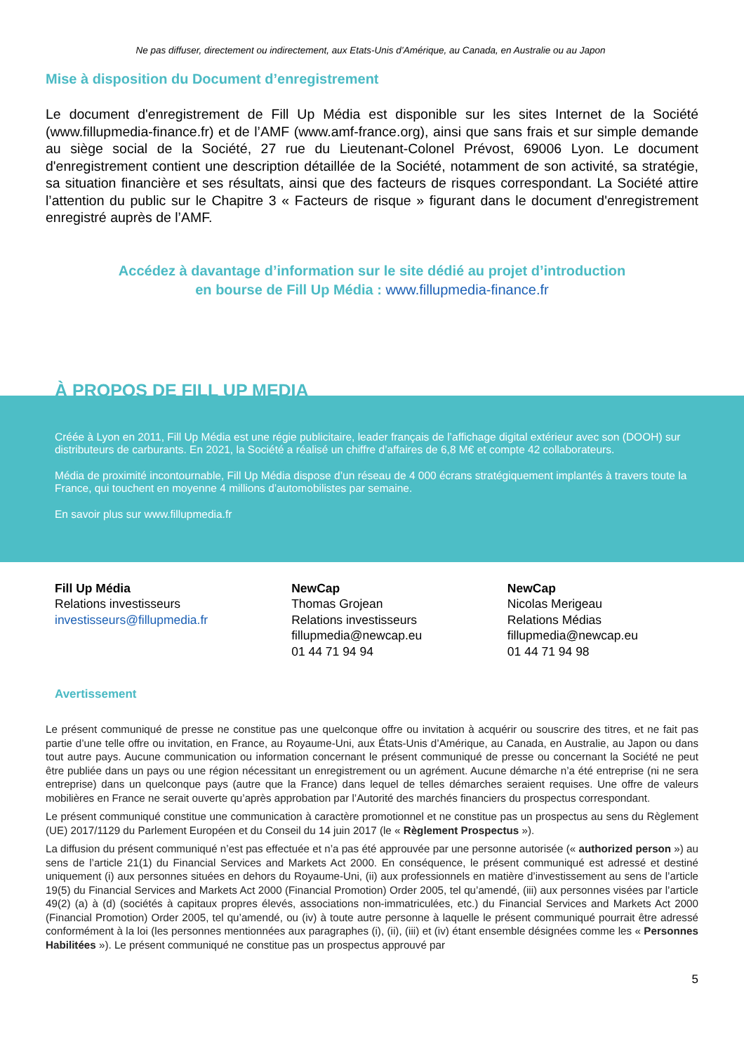Ne pas diffuser, directement ou indirectement, aux Etats-Unis d’Amérique, au Canada, en Australie ou au Japon
Mise à disposition du Document d’enregistrement
Le document d'enregistrement de Fill Up Média est disponible sur les sites Internet de la Société (www.fillupmedia-finance.fr) et de l’AMF (www.amf-france.org), ainsi que sans frais et sur simple demande au siège social de la Société, 27 rue du Lieutenant-Colonel Prévost, 69006 Lyon. Le document d'enregistrement contient une description détaillée de la Société, notamment de son activité, sa stratégie, sa situation financière et ses résultats, ainsi que des facteurs de risques correspondant. La Société attire l’attention du public sur le Chapitre 3 « Facteurs de risque » figurant dans le document d'enregistrement enregistré auprès de l’AMF.
Accédez à davantage d’information sur le site dédié au projet d’introduction
en bourse de Fill Up Média : www.fillupmedia-finance.fr
À PROPOS DE FILL UP MEDIA
Créée à Lyon en 2011, Fill Up Média est une régie publicitaire, leader français de l’affichage digital extérieur avec son (DOOH) sur distributeurs de carburants. En 2021, la Société a réalisé un chiffre d’affaires de 6,8 M€ et compte 42 collaborateurs.
Média de proximité incontournable, Fill Up Média dispose d’un réseau de 4 000 écrans stratégiquement implantés à travers toute la France, qui touchent en moyenne 4 millions d’automobilistes par semaine.
En savoir plus sur www.fillupmedia.fr
Fill Up Média
Relations investisseurs
investisseurs@fillupmedia.fr
NewCap
Thomas Grojean
Relations investisseurs
fillupmedia@newcap.eu
01 44 71 94 94
NewCap
Nicolas Merigeau
Relations Médias
fillupmedia@newcap.eu
01 44 71 94 98
Avertissement
Le présent communiqué de presse ne constitue pas une quelconque offre ou invitation à acquérir ou souscrire des titres, et ne fait pas partie d’une telle offre ou invitation, en France, au Royaume-Uni, aux États-Unis d’Amérique, au Canada, en Australie, au Japon ou dans tout autre pays. Aucune communication ou information concernant le présent communiqué de presse ou concernant la Société ne peut être publiée dans un pays ou une région nécessitant un enregistrement ou un agrément. Aucune démarche n’a été entreprise (ni ne sera entreprise) dans un quelconque pays (autre que la France) dans lequel de telles démarches seraient requises. Une offre de valeurs mobilières en France ne serait ouverte qu’après approbation par l’Autorité des marchés financiers du prospectus correspondant.
Le présent communiqué constitue une communication à caractère promotionnel et ne constitue pas un prospectus au sens du Règlement (UE) 2017/1129 du Parlement Européen et du Conseil du 14 juin 2017 (le « Règlement Prospectus »).
La diffusion du présent communiqué n’est pas effectuée et n’a pas été approuvée par une personne autorisée (« authorized person ») au sens de l’article 21(1) du Financial Services and Markets Act 2000. En conséquence, le présent communiqué est adressé et destiné uniquement (i) aux personnes situées en dehors du Royaume-Uni, (ii) aux professionnels en matière d’investissement au sens de l’article 19(5) du Financial Services and Markets Act 2000 (Financial Promotion) Order 2005, tel qu’amendé, (iii) aux personnes visées par l’article 49(2) (a) à (d) (sociétés à capitaux propres élevés, associations non-immatriculées, etc.) du Financial Services and Markets Act 2000 (Financial Promotion) Order 2005, tel qu’amendé, ou (iv) à toute autre personne à laquelle le présent communiqué pourrait être adressé conformément à la loi (les personnes mentionnées aux paragraphes (i), (ii), (iii) et (iv) étant ensemble désignées comme les « Personnes Habilitées »). Le présent communiqué ne constitue pas un prospectus approuvé par
5